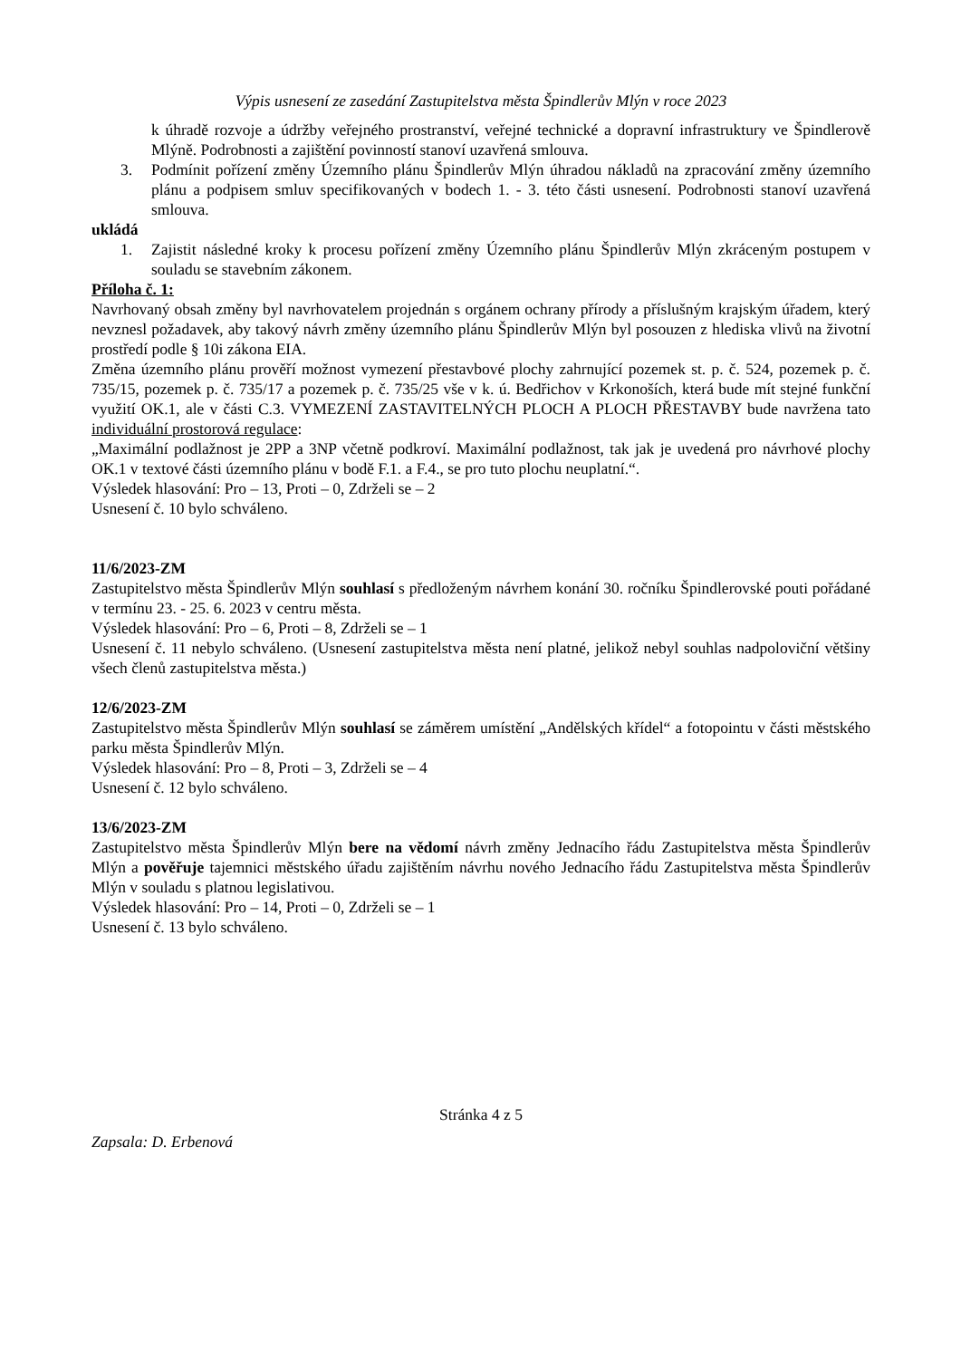Výpis usnesení ze zasedání Zastupitelstva města Špindlerův Mlýn v roce 2023
k úhradě rozvoje a údržby veřejného prostranství, veřejné technické a dopravní infrastruktury ve Špindlerově Mlýně. Podrobnosti a zajištění povinností stanoví uzavřená smlouva.
3. Podmínit pořízení změny Územního plánu Špindlerův Mlýn úhradou nákladů na zpracování změny územního plánu a podpisem smluv specifikovaných v bodech 1. - 3. této části usnesení. Podrobnosti stanoví uzavřená smlouva.
ukládá
1. Zajistit následné kroky k procesu pořízení změny Územního plánu Špindlerův Mlýn zkráceným postupem v souladu se stavebním zákonem.
Příloha č. 1:
Navrhovaný obsah změny byl navrhovatelem projednán s orgánem ochrany přírody a příslušným krajským úřadem, který nevznesl požadavek, aby takový návrh změny územního plánu Špindlerův Mlýn byl posouzen z hlediska vlivů na životní prostředí podle § 10i zákona EIA.
Změna územního plánu prověří možnost vymezení přestavbové plochy zahrnující pozemek st. p. č. 524, pozemek p. č. 735/15, pozemek p. č. 735/17 a pozemek p. č. 735/25 vše v k. ú. Bedřichov v Krkonoších, která bude mít stejné funkční využití OK.1, ale v části C.3. VYMEZENÍ ZASTAVITELNÝCH PLOCH A PLOCH PŘESTAVBY bude navržena tato individuální prostorová regulace:
„Maximální podlažnost je 2PP a 3NP včetně podkroví. Maximální podlažnost, tak jak je uvedená pro návrhové plochy OK.1 v textové části územního plánu v bodě F.1. a F.4., se pro tuto plochu neuplatní.“.
Výsledek hlasování: Pro – 13, Proti – 0, Zdrželi se – 2
Usnesení č. 10 bylo schváleno.
11/6/2023-ZM
Zastupitelstvo města Špindlerův Mlýn souhlasí s předloženým návrhem konání 30. ročníku Špindlerovské pouti pořádané v termínu 23. - 25. 6. 2023 v centru města.
Výsledek hlasování: Pro – 6, Proti – 8, Zdrželi se – 1
Usnesení č. 11 nebylo schváleno. (Usnesení zastupitelstva města není platné, jelikož nebyl souhlas nadpoloviční většiny všech členů zastupitelstva města.)
12/6/2023-ZM
Zastupitelstvo města Špindlerův Mlýn souhlasí se záměrem umístění „Andělských křídel“ a fotopointu v části městského parku města Špindlerův Mlýn.
Výsledek hlasování: Pro – 8, Proti – 3, Zdrželi se – 4
Usnesení č. 12 bylo schváleno.
13/6/2023-ZM
Zastupitelstvo města Špindlerův Mlýn bere na vědomí návrh změny Jednacího řádu Zastupitelstva města Špindlerův Mlýn a pověřuje tajemnici městského úřadu zajištěním návrhu nového Jednacího řádu Zastupitelstva města Špindlerův Mlýn v souladu s platnou legislativou.
Výsledek hlasování: Pro – 14, Proti – 0, Zdrželi se – 1
Usnesení č. 13 bylo schváleno.
Stránka 4 z 5
Zapsala: D. Erbenová